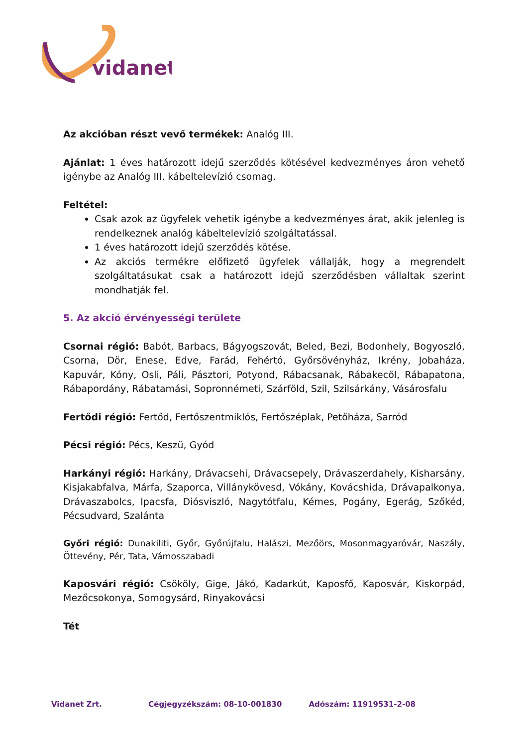vidanet
Az akcióban részt vevő termékek: Analóg III.
Ajánlat: 1 éves határozott idejű szerződés kötésével kedvezményes áron vehető igénybe az Analóg III. kábeltelevízió csomag.
Feltétel:
Csak azok az ügyfelek vehetik igénybe a kedvezményes árat, akik jelenleg is rendelkeznek analóg kábeltelevízió szolgáltatással.
1 éves határozott idejű szerződés kötése.
Az akciós termékre előfizető ügyfelek vállalják, hogy a megrendelt szolgáltatásukat csak a határozott idejű szerződésben vállaltak szerint mondhatják fel.
5. Az akció érvényességi területe
Csornai régió: Babót, Barbacs, Bágyogszovát, Beled, Bezi, Bodonhely, Bogyoszló, Csorna, Dör, Enese, Edve, Farád, Fehértó, Győrsövényház, Ikrény, Jobaháza, Kapuvár, Kóny, Osli, Páli, Pásztori, Potyond, Rábacsanak, Rábakecöl, Rábapatona, Rábapordány, Rábatamási, Sopronnémeti, Szárföld, Szil, Szilsárkány, Vásárosfalu
Fertődi régió: Fertőd, Fertőszentmiklós, Fertőszéplak, Petőháza, Sarród
Pécsi régió: Pécs, Keszü, Gyód
Harkányi régió: Harkány, Drávacsehi, Drávacsepely, Drávaszerdahely, Kisharsány, Kisjakabfalva, Márfa, Szaporca, Villánykövesd, Vókány, Kovácshida, Drávapalkonya, Drávaszabolcs, Ipacsfa, Diósviszló, Nagytótfalu, Kémes, Pogány, Egerág, Szőkéd, Pécsudvard, Szalánta
Győri régió: Dunakiliti, Győr, Győrújfalu, Halászi, Mezőörs, Mosonmagyaróvár, Naszály, Öttevény, Pér, Tata, Vámosszabadi
Kaposvári régió: Csököly, Gige, Jákó, Kadarkút, Kaposfő, Kaposvár, Kiskorpád, Mezőcsokonya, Somogysárd, Rinyakovácsi
Tét
Vidanet Zrt. Cégjegyzékszám: 08-10-001830 Adószám: 11919531-2-08